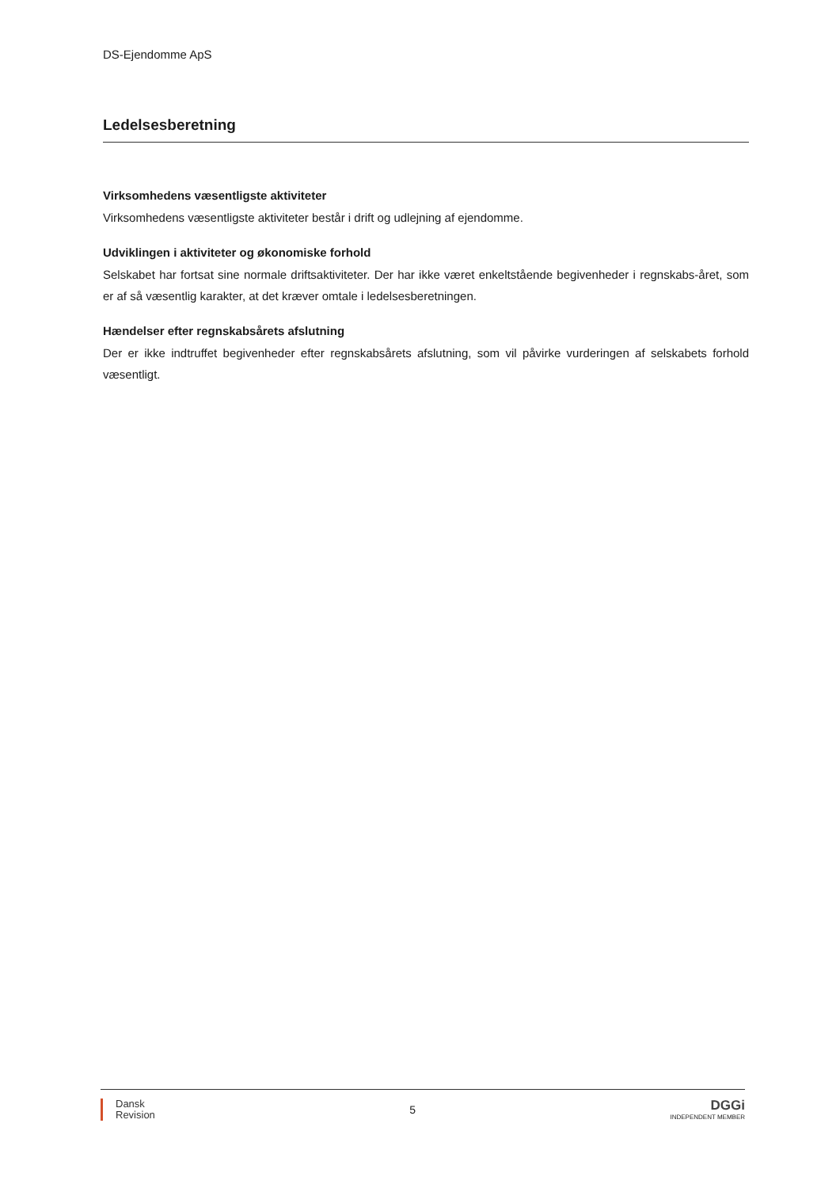DS-Ejendomme ApS
Ledelsesberetning
Virksomhedens væsentligste aktiviteter
Virksomhedens væsentligste aktiviteter består i drift og udlejning af ejendomme.
Udviklingen i aktiviteter og økonomiske forhold
Selskabet har fortsat sine normale driftsaktiviteter. Der har ikke været enkeltstående begivenheder i regnskabs-året, som er af så væsentlig karakter, at det kræver omtale i ledelsesberetningen.
Hændelser efter regnskabsårets afslutning
Der er ikke indtruffet begivenheder efter regnskabsårets afslutning, som vil påvirke vurderingen af selskabets forhold væsentligt.
Dansk
Revision
5
DGGi
INDEPENDENT MEMBER